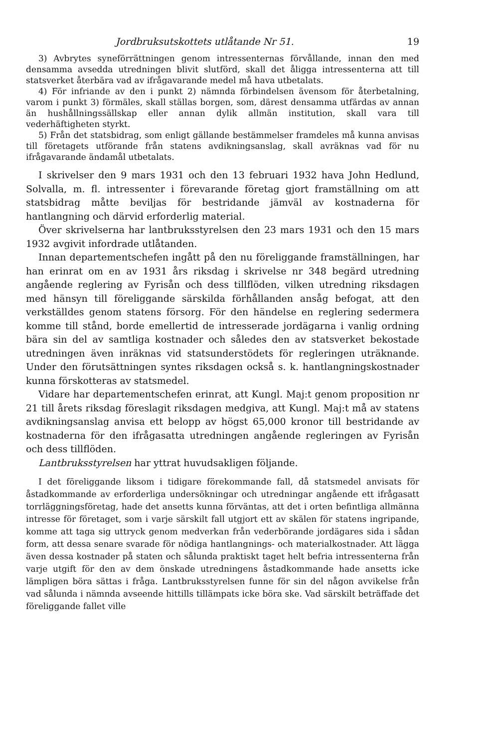Jordbruksutskottets utlåtande Nr 51. 19
3) Avbrytes syneförrättningen genom intressenternas förvållande, innan den med densamma avsedda utredningen blivit slutförd, skall det åligga intressenterna att till statsverket återbära vad av ifrågavarande medel må hava utbetalats.
4) För infriande av den i punkt 2) nämnda förbindelsen ävensom för återbetalning, varom i punkt 3) förmäles, skall ställas borgen, som, därest densamma utfärdas av annan än hushållningssällskap eller annan dylik allmän institution, skall vara till vederhäftigheten styrkt.
5) Från det statsbidrag, som enligt gällande bestämmelser framdeles må kunna anvisas till företagets utförande från statens avdikningsanslag, skall avräknas vad för nu ifrågavarande ändamål utbetalats.
I skrivelser den 9 mars 1931 och den 13 februari 1932 hava John Hedlund, Solvalla, m. fl. intressenter i förevarande företag gjort framställning om att statsbidrag måtte beviljas för bestridande jämväl av kostnaderna för hantlangning och därvid erforderlig material.
Över skrivelserna har lantbruksstyrelsen den 23 mars 1931 och den 15 mars 1932 avgivit infordrade utlåtanden.
Innan departementschefen ingått på den nu föreliggande framställningen, har han erinrat om en av 1931 års riksdag i skrivelse nr 348 begärd utredning angående reglering av Fyrisån och dess tillflöden, vilken utredning riksdagen med hänsyn till föreliggande särskilda förhållanden ansåg befogat, att den verkställdes genom statens försorg. För den händelse en reglering sedermera komme till stånd, borde emellertid de intresserade jordägarna i vanlig ordning bära sin del av samtliga kostnader och således den av statsverket bekostade utredningen även inräknas vid statsunderstödets för regleringen uträknande. Under den förutsättningen syntes riksdagen också s. k. hantlangningskostnader kunna förskotteras av statsmedel.
Vidare har departementschefen erinrat, att Kungl. Maj:t genom proposition nr 21 till årets riksdag föreslagit riksdagen medgiva, att Kungl. Maj:t må av statens avdikningsanslag anvisa ett belopp av högst 65,000 kronor till bestridande av kostnaderna för den ifrågasatta utredningen angående regleringen av Fyrisån och dess tillflöden.
Lantbruksstyrelsen har yttrat huvudsakligen följande.
I det föreliggande liksom i tidigare förekommande fall, då statsmedel anvisats för åstadkommande av erforderliga undersökningar och utredningar angående ett ifrågasatt torrläggningsföretag, hade det ansetts kunna förväntas, att det i orten befintliga allmänna intresse för företaget, som i varje särskilt fall utgjort ett av skälen för statens ingripande, komme att taga sig uttryck genom medverkan från vederbörande jordägares sida i sådan form, att dessa senare svarade för nödiga hantlangnings- och materialkostnader. Att lägga även dessa kostnader på staten och sålunda praktiskt taget helt befria intressenterna från varje utgift för den av dem önskade utredningens åstadkommande hade ansetts icke lämpligen böra sättas i fråga. Lantbruksstyrelsen funne för sin del någon avvikelse från vad sålunda i nämnda avseende hittills tillämpats icke böra ske. Vad särskilt beträffade det föreliggande fallet ville